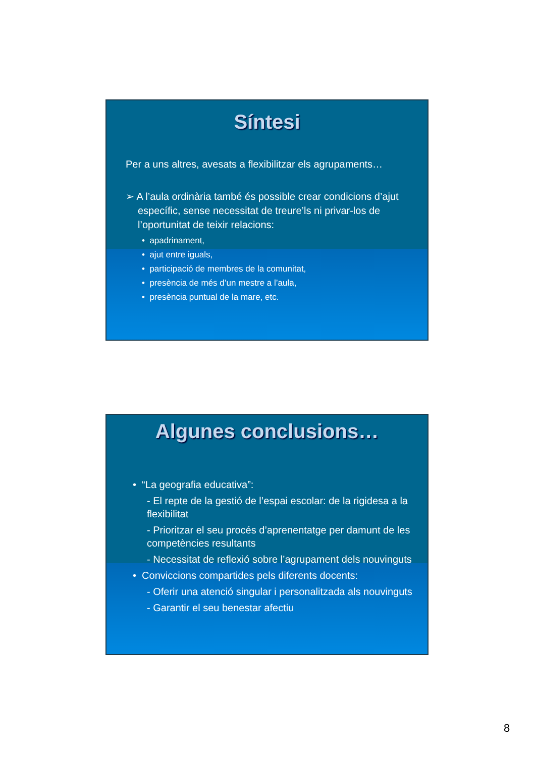Síntesi
Per a uns altres, avesats a flexibilitzar els agrupaments…
➢ A l’aula ordinària també és possible crear condicions d’ajut específic, sense necessitat de treure’ls ni privar-los de l’oportunitat de teixir relacions:
• apadrinament,
• ajut entre iguals,
• participació de membres de la comunitat,
• presència de més d’un mestre a l’aula,
• presència puntual de la mare, etc.
Algunes conclusions…
• “La geografia educativa”:
- El repte de la gestió de l’espai escolar: de la rigidesa a la flexibilitat
- Prioritzar el seu procés d’aprenentatge per damunt de les competències resultants
- Necessitat de reflexió sobre l’agrupament dels nouvinguts
• Conviccions compartides pels diferents docents:
- Oferir una atenció singular i personalitzada als nouvinguts
- Garantir el seu benestar afectiu
8